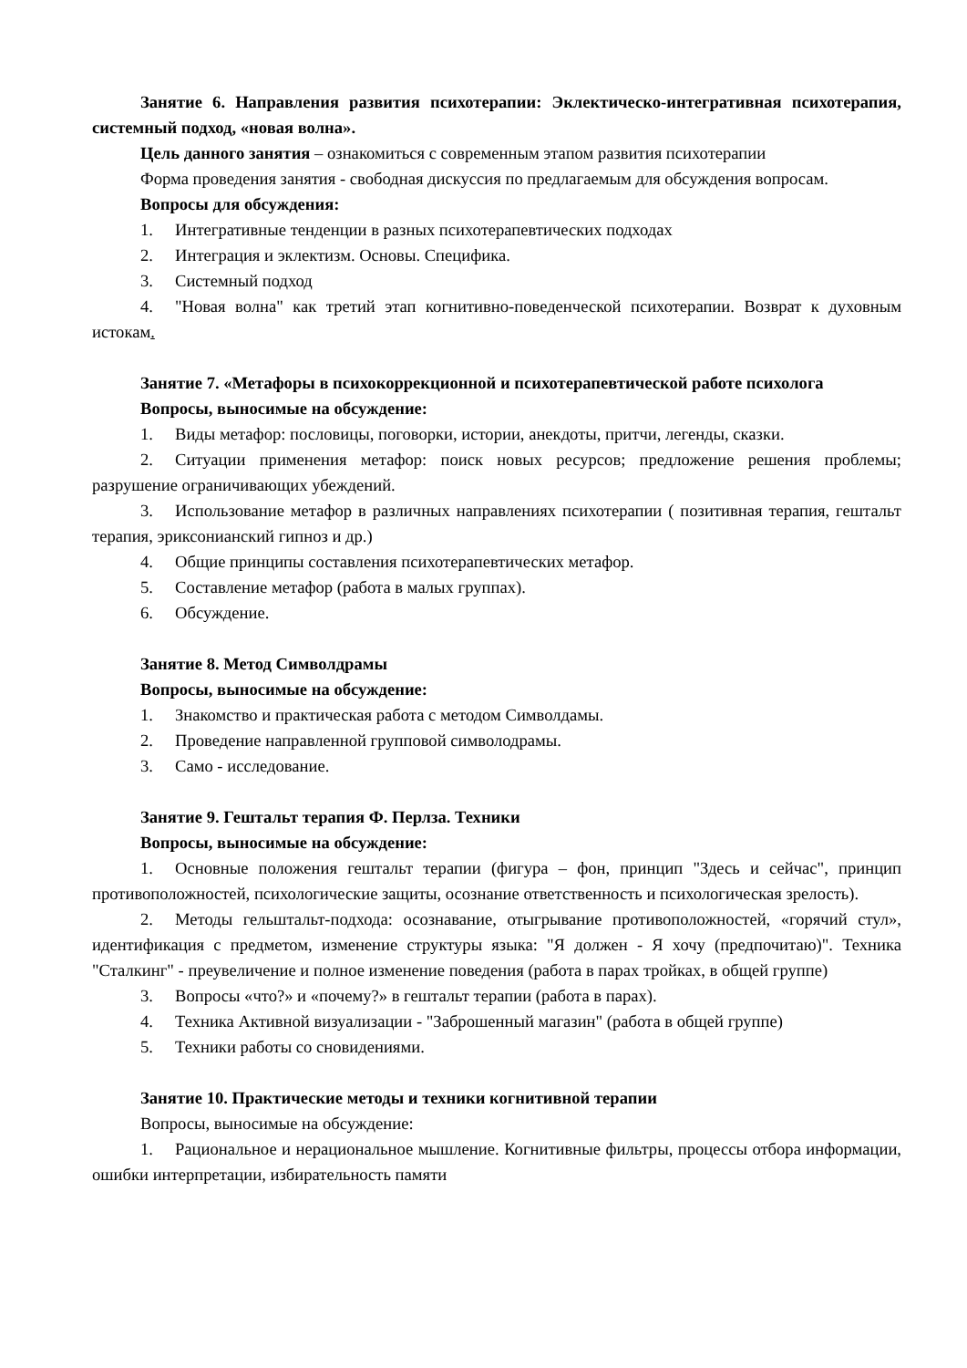Занятие 6. Направления развития психотерапии: Эклектическо-интегративная психотерапия, системный подход, «новая волна».
Цель данного занятия – ознакомиться с современным этапом развития психотерапии
Форма проведения занятия - свободная дискуссия по предлагаемым для обсуждения вопросам.
Вопросы для обсуждения:
1. Интегративные тенденции в разных психотерапевтических подходах
2. Интеграция и эклектизм. Основы. Специфика.
3. Системный подход
4. "Новая волна" как третий этап когнитивно-поведенческой психотерапии. Возврат к духовным истокам.
Занятие 7. «Метафоры в психокоррекционной и психотерапевтической работе психолога
Вопросы, выносимые на обсуждение:
1. Виды метафор: пословицы, поговорки, истории, анекдоты, притчи, легенды, сказки.
2. Ситуации применения метафор: поиск новых ресурсов; предложение решения проблемы; разрушение ограничивающих убеждений.
3. Использование метафор в различных направлениях психотерапии ( позитивная терапия, гештальт терапия, эриксонианский гипноз и др.)
4. Общие принципы составления психотерапевтических метафор.
5. Составление метафор (работа в малых группах).
6. Обсуждение.
Занятие 8. Метод Символдрамы
Вопросы, выносимые на обсуждение:
1. Знакомство и практическая работа с методом Символдамы.
2. Проведение направленной групповой символодрамы.
3. Само - исследование.
Занятие 9. Гештальт терапия Ф. Перлза. Техники
Вопросы, выносимые на обсуждение:
1. Основные положения гештальт терапии (фигура – фон, принцип "Здесь и сейчас", принцип противоположностей, психологические защиты, осознание ответственность и психологическая зрелость).
2. Методы гельштальт-подхода: осознавание, отыгрывание противоположностей, «горячий стул», идентификация с предметом, изменение структуры языка: "Я должен - Я хочу (предпочитаю)". Техника "Сталкинг" - преувеличение и полное изменение поведения (работа в парах тройках, в общей группе)
3. Вопросы «что?» и «почему?» в гештальт терапии (работа в парах).
4. Техника Активной визуализации - "Заброшенный магазин" (работа в общей группе)
5. Техники работы со сновидениями.
Занятие 10. Практические методы и техники когнитивной терапии
Вопросы, выносимые на обсуждение:
1. Рациональное и нерациональное мышление. Когнитивные фильтры, процессы отбора информации, ошибки интерпретации, избирательность памяти